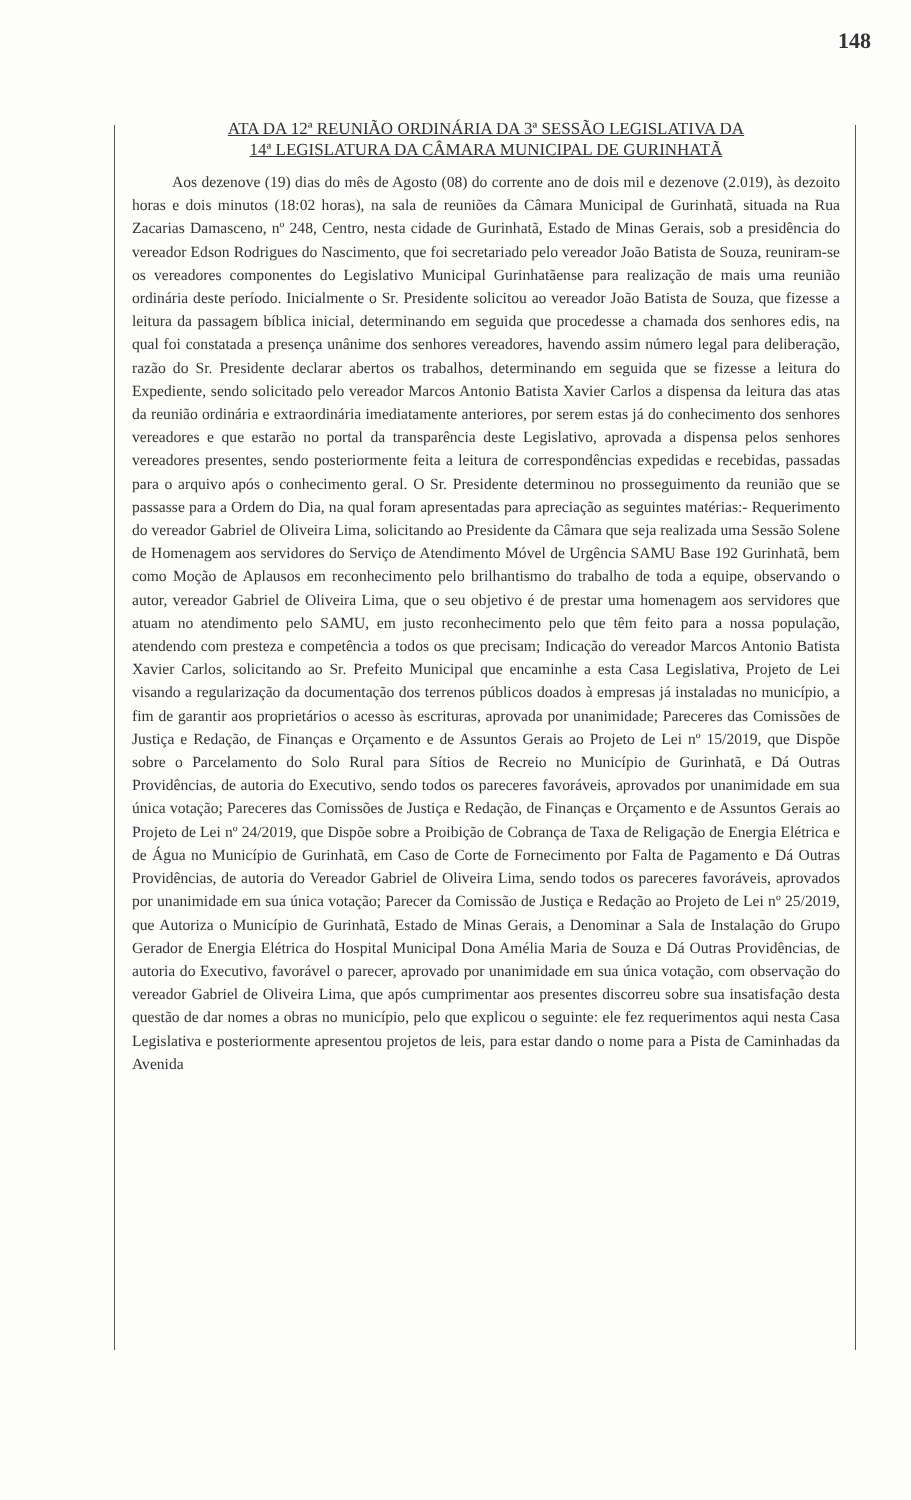148
ATA DA 12ª REUNIÃO ORDINÁRIA DA 3ª SESSÃO LEGISLATIVA DA
14ª LEGISLATURA DA CÂMARA MUNICIPAL DE GURINHATÃ
Aos dezenove (19) dias do mês de Agosto (08) do corrente ano de dois mil e dezenove (2.019), às dezoito horas e dois minutos (18:02 horas), na sala de reuniões da Câmara Municipal de Gurinhatã, situada na Rua Zacarias Damasceno, nº 248, Centro, nesta cidade de Gurinhatã, Estado de Minas Gerais, sob a presidência do vereador Edson Rodrigues do Nascimento, que foi secretariado pelo vereador João Batista de Souza, reuniram-se os vereadores componentes do Legislativo Municipal Gurinhatãense para realização de mais uma reunião ordinária deste período. Inicialmente o Sr. Presidente solicitou ao vereador João Batista de Souza, que fizesse a leitura da passagem bíblica inicial, determinando em seguida que procedesse a chamada dos senhores edis, na qual foi constatada a presença unânime dos senhores vereadores, havendo assim número legal para deliberação, razão do Sr. Presidente declarar abertos os trabalhos, determinando em seguida que se fizesse a leitura do Expediente, sendo solicitado pelo vereador Marcos Antonio Batista Xavier Carlos a dispensa da leitura das atas da reunião ordinária e extraordinária imediatamente anteriores, por serem estas já do conhecimento dos senhores vereadores e que estarão no portal da transparência deste Legislativo, aprovada a dispensa pelos senhores vereadores presentes, sendo posteriormente feita a leitura de correspondências expedidas e recebidas, passadas para o arquivo após o conhecimento geral. O Sr. Presidente determinou no prosseguimento da reunião que se passasse para a Ordem do Dia, na qual foram apresentadas para apreciação as seguintes matérias:- Requerimento do vereador Gabriel de Oliveira Lima, solicitando ao Presidente da Câmara que seja realizada uma Sessão Solene de Homenagem aos servidores do Serviço de Atendimento Móvel de Urgência SAMU Base 192 Gurinhatã, bem como Moção de Aplausos em reconhecimento pelo brilhantismo do trabalho de toda a equipe, observando o autor, vereador Gabriel de Oliveira Lima, que o seu objetivo é de prestar uma homenagem aos servidores que atuam no atendimento pelo SAMU, em justo reconhecimento pelo que têm feito para a nossa população, atendendo com presteza e competência a todos os que precisam; Indicação do vereador Marcos Antonio Batista Xavier Carlos, solicitando ao Sr. Prefeito Municipal que encaminhe a esta Casa Legislativa, Projeto de Lei visando a regularização da documentação dos terrenos públicos doados à empresas já instaladas no município, a fim de garantir aos proprietários o acesso às escrituras, aprovada por unanimidade; Pareceres das Comissões de Justiça e Redação, de Finanças e Orçamento e de Assuntos Gerais ao Projeto de Lei nº 15/2019, que Dispõe sobre o Parcelamento do Solo Rural para Sítios de Recreio no Município de Gurinhatã, e Dá Outras Providências, de autoria do Executivo, sendo todos os pareceres favoráveis, aprovados por unanimidade em sua única votação; Pareceres das Comissões de Justiça e Redação, de Finanças e Orçamento e de Assuntos Gerais ao Projeto de Lei nº 24/2019, que Dispõe sobre a Proibição de Cobrança de Taxa de Religação de Energia Elétrica e de Água no Município de Gurinhatã, em Caso de Corte de Fornecimento por Falta de Pagamento e Dá Outras Providências, de autoria do Vereador Gabriel de Oliveira Lima, sendo todos os pareceres favoráveis, aprovados por unanimidade em sua única votação; Parecer da Comissão de Justiça e Redação ao Projeto de Lei nº 25/2019, que Autoriza o Município de Gurinhatã, Estado de Minas Gerais, a Denominar a Sala de Instalação do Grupo Gerador de Energia Elétrica do Hospital Municipal Dona Amélia Maria de Souza e Dá Outras Providências, de autoria do Executivo, favorável o parecer, aprovado por unanimidade em sua única votação, com observação do vereador Gabriel de Oliveira Lima, que após cumprimentar aos presentes discorreu sobre sua insatisfação desta questão de dar nomes a obras no município, pelo que explicou o seguinte: ele fez requerimentos aqui nesta Casa Legislativa e posteriormente apresentou projetos de leis, para estar dando o nome para a Pista de Caminhadas da Avenida